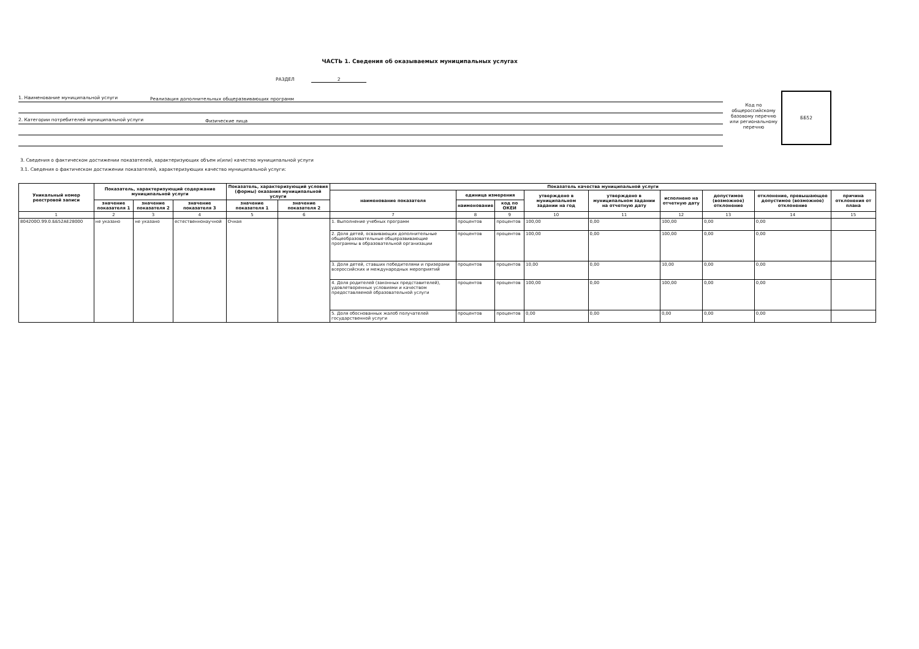ЧАСТЬ 1. Сведения об оказываемых муниципальных услугах
РАЗДЕЛ 2
1. Наименование муниципальной услуги
Реализация дополнительных общеразвивающих программ
2. Категории потребителей муниципальной услуги
Физические лица
Код по общероссийскому базовому перечню или региональному перечню
ББ52
3. Сведения о фактическом достижении показателей, характеризующих объем и(или) качество муниципальной услуги
3.1. Сведения о фактическом достижении показателей, характеризующих качество муниципальной услуги:
| Уникальный номер реестровой записи | Показатель, характеризующий содержание муниципальной услуги | | | Показатель, характеризующий условия (формы) оказания муниципальной услуги | | Показатель качества муниципальной услуги | | | | | | | | |
| --- | --- | --- | --- | --- | --- | --- | --- | --- | --- | --- | --- | --- | --- | --- |
| | | | | | | наименование показателя | единица измерения | | утверждено в муниципальном задании на год | утверждено в муниципальном задании на отчетную дату | исполнено на отчетную дату | допустимое (возможное) отклонение | отклонение, превышающее допустимое (возможное) отклонение | причина отклонения от плана |
| | значение показателя 1 | значение показателя 2 | значение показателя 3 | значение показателя 1 | значение показателя 2 | | наименование | код по ОКЕИ | | | | | | |
| 1 | 2 | 3 | 4 | 5 | 6 | 7 | 8 | 9 | 10 | 11 | 12 | 13 | 14 | 15 |
| 804200О.99.0.ББ52АЕ28000 | не указано | не указано | естественнонаучной | Очная | | 1. Выполнение учебных программ | процентов | процентов | 100,00 | 0,00 | 100,00 | 0,00 | 0,00 | |
| | | | | | | 2. Доля детей, осваивающих дополнительные общеобразовательные общеразвивающие программы в образовательной организации | процентов | процентов | 100,00 | 0,00 | 100,00 | 0,00 | 0,00 | |
| | | | | | | 3. Доля детей, ставших победителями и призерами всероссийских и международных мероприятий | процентов | процентов | 10,00 | 0,00 | 10,00 | 0,00 | 0,00 | |
| | | | | | | 4. Доля родителей (законных представителей), удовлетворенных условиями и качеством предоставляемой образовательной услуги | процентов | процентов | 100,00 | 0,00 | 100,00 | 0,00 | 0,00 | |
| | | | | | | 5. Доля обоснованных жалоб получателей государственной услуги | процентов | процентов | 0,00 | 0,00 | 0,00 | 0,00 | 0,00 | |